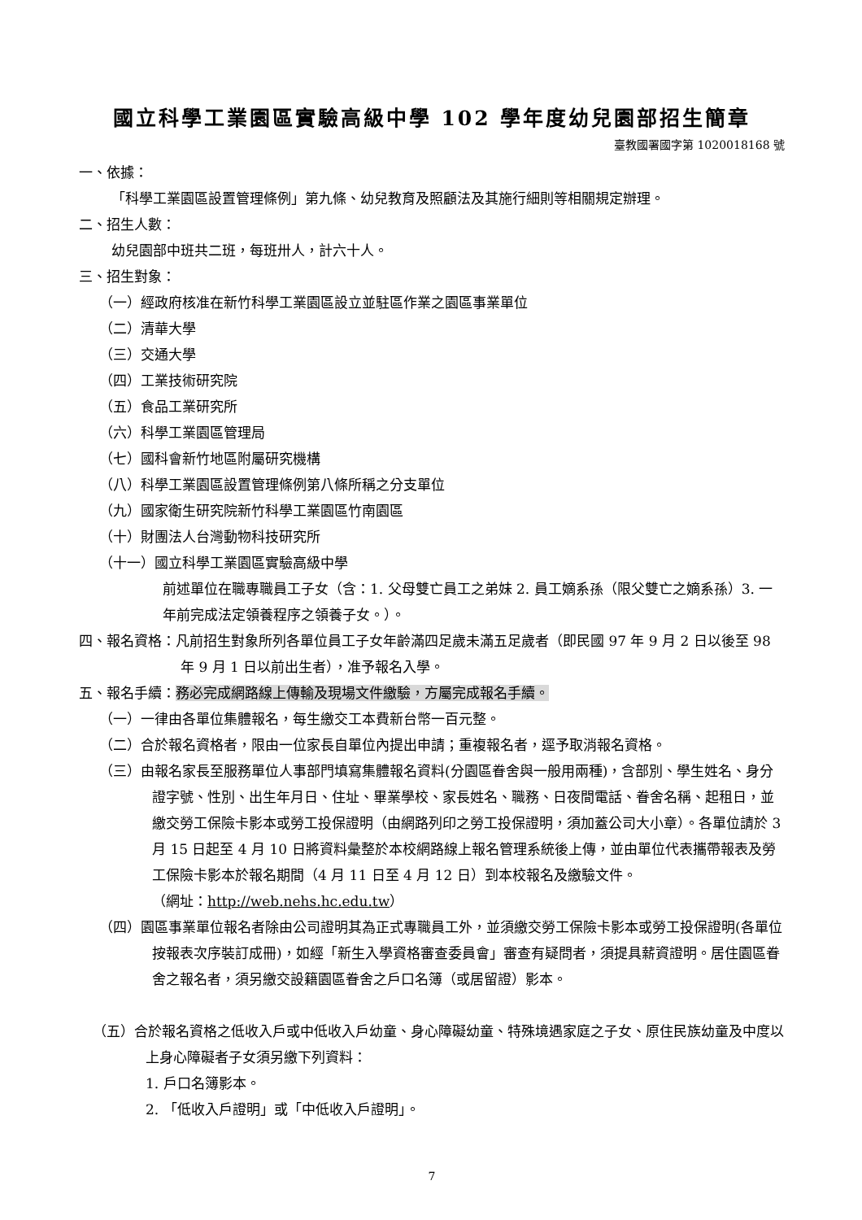國立科學工業園區實驗高級中學 102 學年度幼兒園部招生簡章
臺教國署國字第 1020018168 號
一、依據：
「科學工業園區設置管理條例」第九條、幼兒教育及照顧法及其施行細則等相關規定辦理。
二、招生人數：
幼兒園部中班共二班，每班卅人，計六十人。
三、招生對象：
（一）經政府核准在新竹科學工業園區設立並駐區作業之園區事業單位
（二）清華大學
（三）交通大學
（四）工業技術研究院
（五）食品工業研究所
（六）科學工業園區管理局
（七）國科會新竹地區附屬研究機構
（八）科學工業園區設置管理條例第八條所稱之分支單位
（九）國家衛生研究院新竹科學工業園區竹南園區
（十）財團法人台灣動物科技研究所
（十一）國立科學工業園區實驗高級中學
前述單位在職專職員工子女（含：1. 父母雙亡員工之弟妹 2. 員工嫡系孫（限父雙亡之嫡系孫）3. 一年前完成法定領養程序之領養子女。）。
四、報名資格：凡前招生對象所列各單位員工子女年齡滿四足歲未滿五足歲者（即民國 97 年 9 月 2 日以後至 98 年 9 月 1 日以前出生者），准予報名入學。
五、報名手續：務必完成網路線上傳輸及現場文件繳驗，方屬完成報名手續。
（一）一律由各單位集體報名，每生繳交工本費新台幣一百元整。
（二）合於報名資格者，限由一位家長自單位內提出申請；重複報名者，逕予取消報名資格。
（三）由報名家長至服務單位人事部門填寫集體報名資料(分園區眷舍與一般用兩種)，含部別、學生姓名、身分證字號、性別、出生年月日、住址、畢業學校、家長姓名、職務、日夜間電話、眷舍名稱、起租日，並繳交勞工保險卡影本或勞工投保證明（由網路列印之勞工投保證明，須加蓋公司大小章）。各單位請於 3 月 15 日起至 4 月 10 日將資料彙整於本校網路線上報名管理系統後上傳，並由單位代表攜帶報表及勞工保險卡影本於報名期間（4 月 11 日至 4 月 12 日）到本校報名及繳驗文件。
（網址：http://web.nehs.hc.edu.tw）
（四）園區事業單位報名者除由公司證明其為正式專職員工外，並須繳交勞工保險卡影本或勞工投保證明(各單位按報表次序裝訂成冊)，如經「新生入學資格審查委員會」審查有疑問者，須提具薪資證明。居住園區眷舍之報名者，須另繳交設籍園區眷舍之戶口名簿（或居留證）影本。
（五）合於報名資格之低收入戶或中低收入戶幼童、身心障礙幼童、特殊境遇家庭之子女、原住民族幼童及中度以上身心障礙者子女須另繳下列資料：
1. 戶口名簿影本。
2. 「低收入戶證明」或「中低收入戶證明」。
7